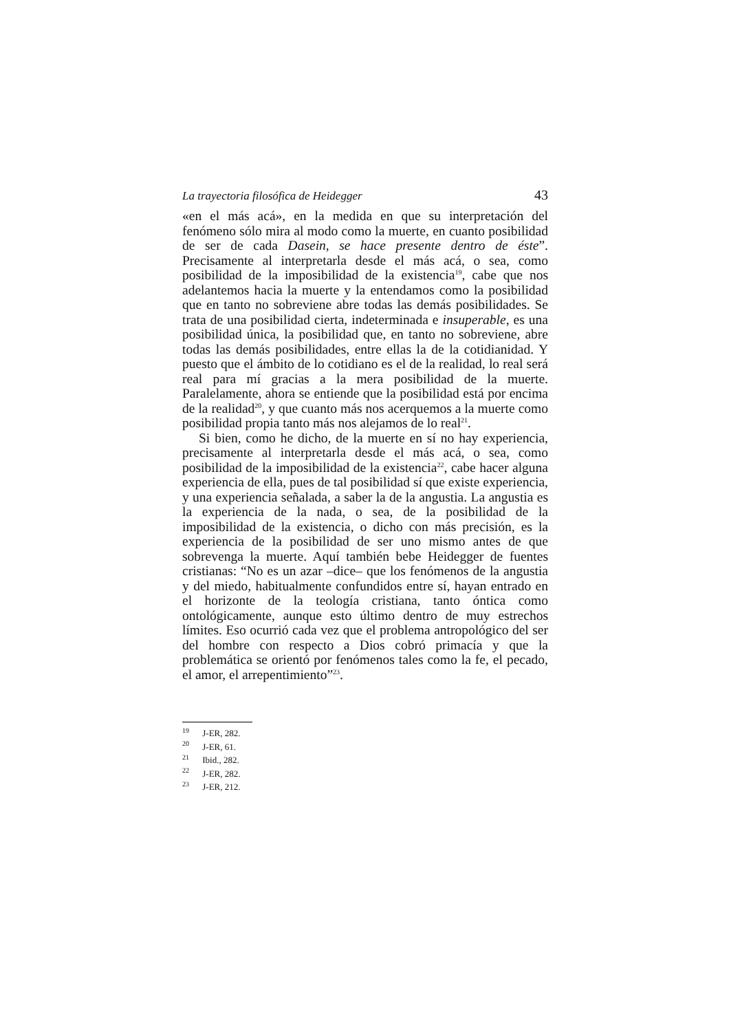La trayectoria filosófica de Heidegger 43
«en el más acá», en la medida en que su interpretación del fenómeno sólo mira al modo como la muerte, en cuanto posibilidad de ser de cada Dasein, se hace presente dentro de éste”. Precisamente al interpretarla desde el más acá, o sea, como posibilidad de la imposibilidad de la existencia<sup>19</sup>, cabe que nos adelantemos hacia la muerte y la entendamos como la posibilidad que en tanto no sobreviene abre todas las demás posibilidades. Se trata de una posibilidad cierta, indeterminada e insuperable, es una posibilidad única, la posibilidad que, en tanto no sobreviene, abre todas las demás posibilidades, entre ellas la de la cotidianidad. Y puesto que el ámbito de lo cotidiano es el de la realidad, lo real será real para mí gracias a la mera posibilidad de la muerte. Paralelamente, ahora se entiende que la posibilidad está por encima de la realidad<sup>20</sup>, y que cuanto más nos acerquemos a la muerte como posibilidad propia tanto más nos alejamos de lo real<sup>21</sup>.
Si bien, como he dicho, de la muerte en sí no hay experiencia, precisamente al interpretarla desde el más acá, o sea, como posibilidad de la imposibilidad de la existencia<sup>22</sup>, cabe hacer alguna experiencia de ella, pues de tal posibilidad sí que existe experiencia, y una experiencia señalada, a saber la de la angustia. La angustia es la experiencia de la nada, o sea, de la posibilidad de la imposibilidad de la existencia, o dicho con más precisión, es la experiencia de la posibilidad de ser uno mismo antes de que sobrevenga la muerte. Aquí también bebe Heidegger de fuentes cristianas: “No es un azar –dice– que los fenómenos de la angustia y del miedo, habitualmente confundidos entre sí, hayan entrado en el horizonte de la teología cristiana, tanto óntica como ontológicamente, aunque esto último dentro de muy estrechos límites. Eso ocurrió cada vez que el problema antropológico del ser del hombre con respecto a Dios cobró primacía y que la problemática se orientó por fenómenos tales como la fe, el pecado, el amor, el arrepentimiento”<sup>23</sup>.
<sup>19</sup> J-ER, 282.
<sup>20</sup> J-ER, 61.
<sup>21</sup> Ibid., 282.
<sup>22</sup> J-ER, 282.
<sup>23</sup> J-ER, 212.